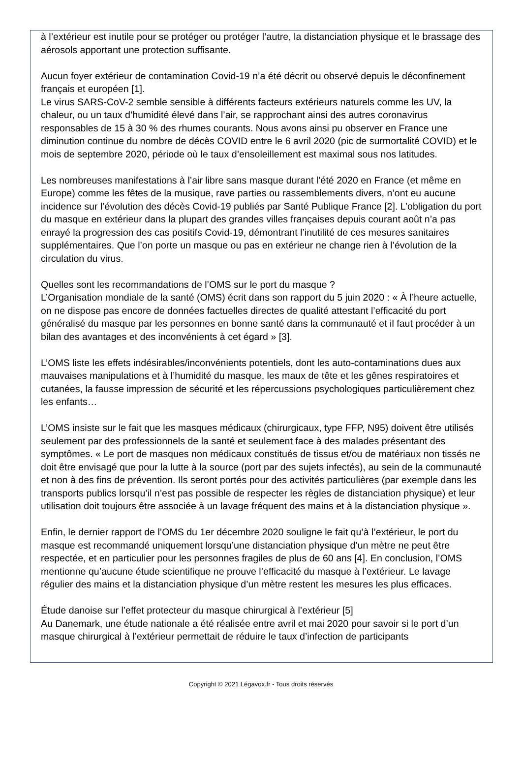à l’extérieur est inutile pour se protéger ou protéger l’autre, la distanciation physique et le brassage des aérosols apportant une protection suffisante.
Aucun foyer extérieur de contamination Covid-19 n’a été décrit ou observé depuis le déconfinement français et européen [1].
Le virus SARS-CoV-2 semble sensible à différents facteurs extérieurs naturels comme les UV, la chaleur, ou un taux d’humidité élevé dans l’air, se rapprochant ainsi des autres coronavirus responsables de 15 à 30 % des rhumes courants. Nous avons ainsi pu observer en France une diminution continue du nombre de décès COVID entre le 6 avril 2020 (pic de surmortalité COVID) et le mois de septembre 2020, période où le taux d’ensoleillement est maximal sous nos latitudes.
Les nombreuses manifestations à l’air libre sans masque durant l’été 2020 en France (et même en Europe) comme les fêtes de la musique, rave parties ou rassemblements divers, n’ont eu aucune incidence sur l’évolution des décès Covid-19 publiés par Santé Publique France [2]. L’obligation du port du masque en extérieur dans la plupart des grandes villes françaises depuis courant août n’a pas enrayé la progression des cas positifs Covid-19, démontrant l’inutilité de ces mesures sanitaires supplémentaires. Que l’on porte un masque ou pas en extérieur ne change rien à l’évolution de la circulation du virus.
Quelles sont les recommandations de l’OMS sur le port du masque ?
L’Organisation mondiale de la santé (OMS) écrit dans son rapport du 5 juin 2020 : « À l’heure actuelle, on ne dispose pas encore de données factuelles directes de qualité attestant l’efficacité du port généralisé du masque par les personnes en bonne santé dans la communauté et il faut procéder à un bilan des avantages et des inconvénients à cet égard » [3].
L’OMS liste les effets indésirables/inconvénients potentiels, dont les auto-contaminations dues aux mauvaises manipulations et à l’humidité du masque, les maux de tête et les gênes respiratoires et cutanées, la fausse impression de sécurité et les répercussions psychologiques particulièrement chez les enfants…
L’OMS insiste sur le fait que les masques médicaux (chirurgicaux, type FFP, N95) doivent être utilisés seulement par des professionnels de la santé et seulement face à des malades présentant des symptômes. « Le port de masques non médicaux constitués de tissus et/ou de matériaux non tissés ne doit être envisagé que pour la lutte à la source (port par des sujets infectés), au sein de la communauté et non à des fins de prévention. Ils seront portés pour des activités particulières (par exemple dans les transports publics lorsqu’il n’est pas possible de respecter les règles de distanciation physique) et leur utilisation doit toujours être associée à un lavage fréquent des mains et à la distanciation physique ».
Enfin, le dernier rapport de l’OMS du 1er décembre 2020 souligne le fait qu’à l’extérieur, le port du masque est recommandé uniquement lorsqu’une distanciation physique d’un mètre ne peut être respectée, et en particulier pour les personnes fragiles de plus de 60 ans [4]. En conclusion, l’OMS mentionne qu’aucune étude scientifique ne prouve l’efficacité du masque à l’extérieur. Le lavage régulier des mains et la distanciation physique d’un mètre restent les mesures les plus efficaces.
Étude danoise sur l’effet protecteur du masque chirurgical à l’extérieur [5]
Au Danemark, une étude nationale a été réalisée entre avril et mai 2020 pour savoir si le port d’un masque chirurgical à l’extérieur permettait de réduire le taux d’infection de participants
Copyright © 2021 Légavox.fr - Tous droits réservés